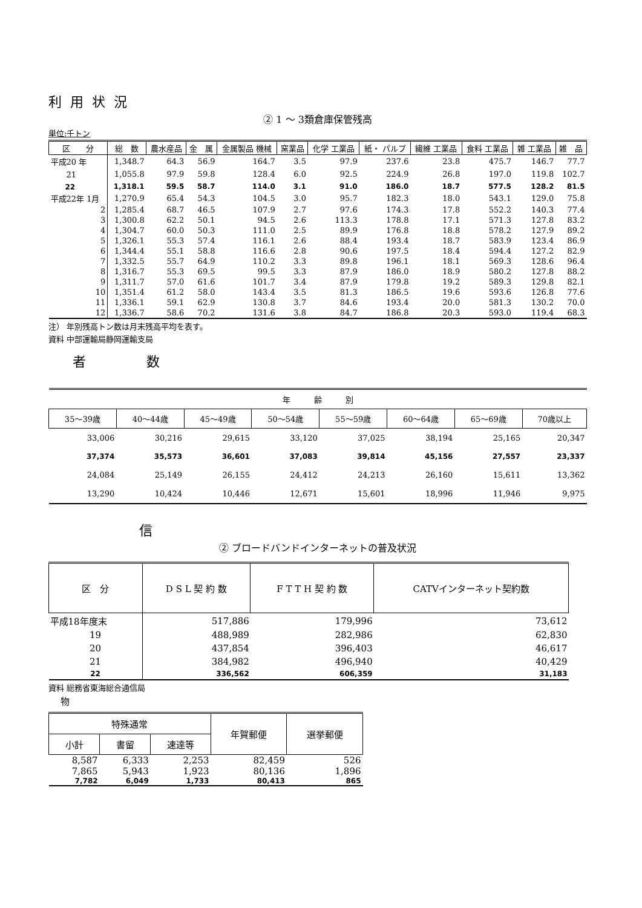利用状況
② 1 ～ 3類倉庫保管残高
単位:千トン
| 区 分 | 総 数 | 農水産品 | 金 属 | 金属製品 機械 | 窯業品 | 化学 工業品 | 紙・ パルプ | 繊維 工業品 | 食料 工業品 | 雑 工業品 | 雑 品 |
| --- | --- | --- | --- | --- | --- | --- | --- | --- | --- | --- | --- |
| 平成20 年 | 1,348.7 | 64.3 | 56.9 | 164.7 | 3.5 | 97.9 | 237.6 | 23.8 | 475.7 | 146.7 | 77.7 |
| 21 | 1,055.8 | 97.9 | 59.8 | 128.4 | 6.0 | 92.5 | 224.9 | 26.8 | 197.0 | 119.8 | 102.7 |
| 22 | 1,318.1 | 59.5 | 58.7 | 114.0 | 3.1 | 91.0 | 186.0 | 18.7 | 577.5 | 128.2 | 81.5 |
| 平成22年 1月 | 1,270.9 | 65.4 | 54.3 | 104.5 | 3.0 | 95.7 | 182.3 | 18.0 | 543.1 | 129.0 | 75.8 |
| 2 | 1,285.4 | 68.7 | 46.5 | 107.9 | 2.7 | 97.6 | 174.3 | 17.8 | 552.2 | 140.3 | 77.4 |
| 3 | 1,300.8 | 62.2 | 50.1 | 94.5 | 2.6 | 113.3 | 178.8 | 17.1 | 571.3 | 127.8 | 83.2 |
| 4 | 1,304.7 | 60.0 | 50.3 | 111.0 | 2.5 | 89.9 | 176.8 | 18.8 | 578.2 | 127.9 | 89.2 |
| 5 | 1,326.1 | 55.3 | 57.4 | 116.1 | 2.6 | 88.4 | 193.4 | 18.7 | 583.9 | 123.4 | 86.9 |
| 6 | 1,344.4 | 55.1 | 58.8 | 116.6 | 2.8 | 90.6 | 197.5 | 18.4 | 594.4 | 127.2 | 82.9 |
| 7 | 1,332.5 | 55.7 | 64.9 | 110.2 | 3.3 | 89.8 | 196.1 | 18.1 | 569.3 | 128.6 | 96.4 |
| 8 | 1,316.7 | 55.3 | 69.5 | 99.5 | 3.3 | 87.9 | 186.0 | 18.9 | 580.2 | 127.8 | 88.2 |
| 9 | 1,311.7 | 57.0 | 61.6 | 101.7 | 3.4 | 87.9 | 179.8 | 19.2 | 589.3 | 129.8 | 82.1 |
| 10 | 1,351.4 | 61.2 | 58.0 | 143.4 | 3.5 | 81.3 | 186.5 | 19.6 | 593.6 | 126.8 | 77.6 |
| 11 | 1,336.1 | 59.1 | 62.9 | 130.8 | 3.7 | 84.6 | 193.4 | 20.0 | 581.3 | 130.2 | 70.0 |
| 12 | 1,336.7 | 58.6 | 70.2 | 131.6 | 3.8 | 84.7 | 186.8 | 20.3 | 593.0 | 119.4 | 68.3 |
注） 年別残高トン数は月末残高平均を表す。
資料 中部運輸局静岡運輸支局
者数
| 年 齢 別 | | | | | | | |
| --- | --- | --- | --- | --- | --- | --- | --- |
| 35～39歳 | 40～44歳 | 45～49歳 | 50～54歳 | 55～59歳 | 60～64歳 | 65～69歳 | 70歳以上 |
| 33,006 | 30,216 | 29,615 | 33,120 | 37,025 | 38,194 | 25,165 | 20,347 |
| 37,374 | 35,573 | 36,601 | 37,083 | 39,814 | 45,156 | 27,557 | 23,337 |
| 24,084 | 25,149 | 26,155 | 24,412 | 24,213 | 26,160 | 15,611 | 13,362 |
| 13,290 | 10,424 | 10,446 | 12,671 | 15,601 | 18,996 | 11,946 | 9,975 |
信
② ブロードバンドインターネットの普及状況
| 区 分 | D S L 契 約 数 | F T T H 契 約 数 | CATVインターネット契約数 |
| --- | --- | --- | --- |
| 平成18年度末 | 517,886 | 179,996 | 73,612 |
| 19 | 488,989 | 282,986 | 62,830 |
| 20 | 437,854 | 396,403 | 46,617 |
| 21 | 384,982 | 496,940 | 40,429 |
| 22 | 336,562 | 606,359 | 31,183 |
資料 総務省東海総合通信局
物
| 特殊通常 | | | 年賀郵便 | 選挙郵便 |
| --- | --- | --- | --- | --- |
| 小計 | 書留 | 速達等 | | |
| 8,587 | 6,333 | 2,253 | 82,459 | 526 |
| 7,865 | 5,943 | 1,923 | 80,136 | 1,896 |
| 7,782 | 6,049 | 1,733 | 80,413 | 865 |